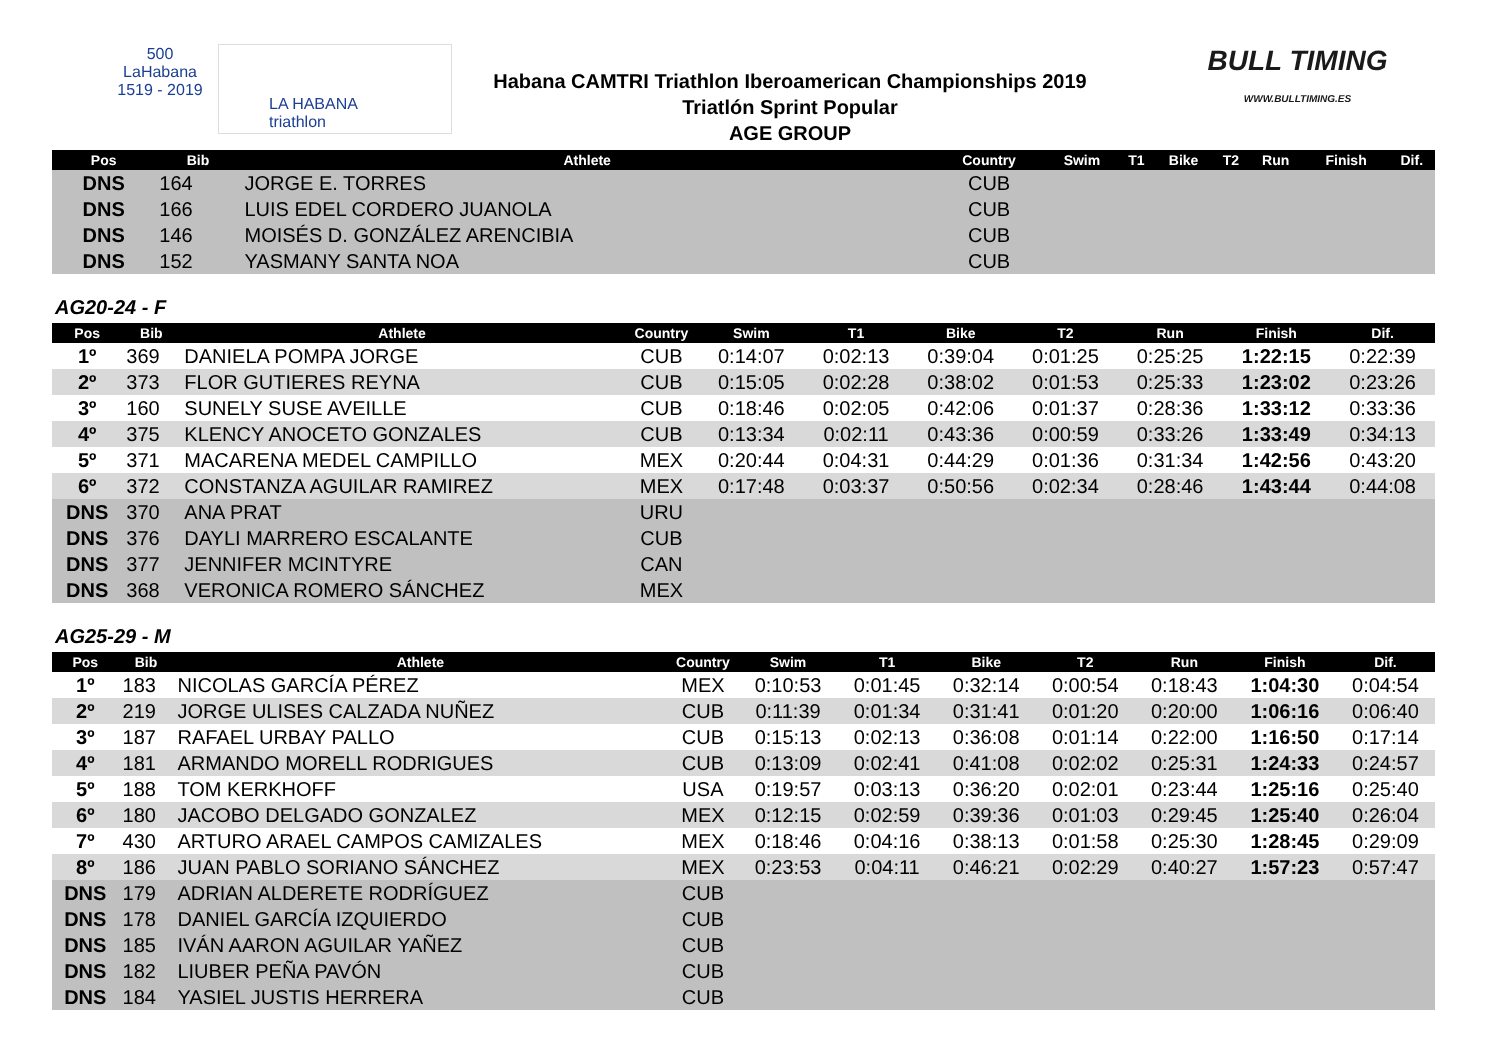500
LaHabana
1519 - 2019
LA HABANA
triathlon
Habana CAMTRI Triathlon Iberoamerican Championships 2019
Triatlón Sprint Popular
AGE GROUP
BULL TIMING
WWW.BULLTIMING.ES
| Pos | Bib | Athlete | Country | Swim | T1 | Bike | T2 | Run | Finish | Dif. |
| --- | --- | --- | --- | --- | --- | --- | --- | --- | --- | --- |
| DNS | 164 | JORGE E. TORRES | CUB | | | | | | | |
| DNS | 166 | LUIS EDEL CORDERO JUANOLA | CUB | | | | | | | |
| DNS | 146 | MOISÉS D. GONZÁLEZ ARENCIBIA | CUB | | | | | | | |
| DNS | 152 | YASMANY SANTA NOA | CUB | | | | | | | |
AG20-24 - F
| Pos | Bib | Athlete | Country | Swim | T1 | Bike | T2 | Run | Finish | Dif. |
| --- | --- | --- | --- | --- | --- | --- | --- | --- | --- | --- |
| 1º | 369 | DANIELA POMPA JORGE | CUB | 0:14:07 | 0:02:13 | 0:39:04 | 0:01:25 | 0:25:25 | 1:22:15 | 0:22:39 |
| 2º | 373 | FLOR GUTIERES REYNA | CUB | 0:15:05 | 0:02:28 | 0:38:02 | 0:01:53 | 0:25:33 | 1:23:02 | 0:23:26 |
| 3º | 160 | SUNELY SUSE AVEILLE | CUB | 0:18:46 | 0:02:05 | 0:42:06 | 0:01:37 | 0:28:36 | 1:33:12 | 0:33:36 |
| 4º | 375 | KLENCY ANOCETO GONZALES | CUB | 0:13:34 | 0:02:11 | 0:43:36 | 0:00:59 | 0:33:26 | 1:33:49 | 0:34:13 |
| 5º | 371 | MACARENA MEDEL CAMPILLO | MEX | 0:20:44 | 0:04:31 | 0:44:29 | 0:01:36 | 0:31:34 | 1:42:56 | 0:43:20 |
| 6º | 372 | CONSTANZA AGUILAR RAMIREZ | MEX | 0:17:48 | 0:03:37 | 0:50:56 | 0:02:34 | 0:28:46 | 1:43:44 | 0:44:08 |
| DNS | 370 | ANA PRAT | URU | | | | | | | |
| DNS | 376 | DAYLI MARRERO ESCALANTE | CUB | | | | | | | |
| DNS | 377 | JENNIFER MCINTYRE | CAN | | | | | | | |
| DNS | 368 | VERONICA ROMERO SÁNCHEZ | MEX | | | | | | | |
AG25-29 - M
| Pos | Bib | Athlete | Country | Swim | T1 | Bike | T2 | Run | Finish | Dif. |
| --- | --- | --- | --- | --- | --- | --- | --- | --- | --- | --- |
| 1º | 183 | NICOLAS GARCÍA PÉREZ | MEX | 0:10:53 | 0:01:45 | 0:32:14 | 0:00:54 | 0:18:43 | 1:04:30 | 0:04:54 |
| 2º | 219 | JORGE ULISES CALZADA NUÑEZ | CUB | 0:11:39 | 0:01:34 | 0:31:41 | 0:01:20 | 0:20:00 | 1:06:16 | 0:06:40 |
| 3º | 187 | RAFAEL URBAY PALLO | CUB | 0:15:13 | 0:02:13 | 0:36:08 | 0:01:14 | 0:22:00 | 1:16:50 | 0:17:14 |
| 4º | 181 | ARMANDO MORELL RODRIGUES | CUB | 0:13:09 | 0:02:41 | 0:41:08 | 0:02:02 | 0:25:31 | 1:24:33 | 0:24:57 |
| 5º | 188 | TOM KERKHOFF | USA | 0:19:57 | 0:03:13 | 0:36:20 | 0:02:01 | 0:23:44 | 1:25:16 | 0:25:40 |
| 6º | 180 | JACOBO DELGADO GONZALEZ | MEX | 0:12:15 | 0:02:59 | 0:39:36 | 0:01:03 | 0:29:45 | 1:25:40 | 0:26:04 |
| 7º | 430 | ARTURO ARAEL CAMPOS CAMIZALES | MEX | 0:18:46 | 0:04:16 | 0:38:13 | 0:01:58 | 0:25:30 | 1:28:45 | 0:29:09 |
| 8º | 186 | JUAN PABLO SORIANO SÁNCHEZ | MEX | 0:23:53 | 0:04:11 | 0:46:21 | 0:02:29 | 0:40:27 | 1:57:23 | 0:57:47 |
| DNS | 179 | ADRIAN ALDERETE RODRÍGUEZ | CUB | | | | | | | |
| DNS | 178 | DANIEL GARCÍA IZQUIERDO | CUB | | | | | | | |
| DNS | 185 | IVÁN AARON AGUILAR YAÑEZ | CUB | | | | | | | |
| DNS | 182 | LIUBER PEÑA PAVÓN | CUB | | | | | | | |
| DNS | 184 | YASIEL JUSTIS HERRERA | CUB | | | | | | | |